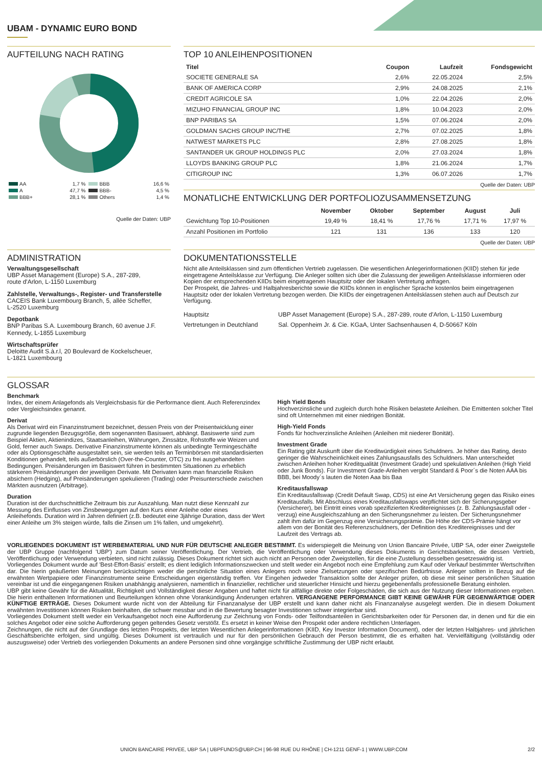UBAM - DYNAMIC EURO BOND
AUFTEILUNG NACH RATING
| AA | 1,7 % | BBB | 16,6 % |
| A | 47,7 % | BBB- | 4,5 % |
| BBB+ | 28,1 % | Others | 1,4 % |
Quelle der Daten: UBP
TOP 10 ANLEIHENPOSITIONEN
| Titel | Coupon | Laufzeit | Fondsgewicht |
| --- | --- | --- | --- |
| SOCIETE GENERALE SA | 2,6% | 22.05.2024 | 2,5% |
| BANK OF AMERICA CORP | 2,9% | 24.08.2025 | 2,1% |
| CREDIT AGRICOLE SA | 1,0% | 22.04.2026 | 2,0% |
| MIZUHO FINANCIAL GROUP INC | 1,8% | 10.04.2023 | 2,0% |
| BNP PARIBAS SA | 1,5% | 07.06.2024 | 2,0% |
| GOLDMAN SACHS GROUP INC/THE | 2,7% | 07.02.2025 | 1,8% |
| NATWEST MARKETS PLC | 2,8% | 27.08.2025 | 1,8% |
| SANTANDER UK GROUP HOLDINGS PLC | 2,0% | 27.03.2024 | 1,8% |
| LLOYDS BANKING GROUP PLC | 1,8% | 21.06.2024 | 1,7% |
| CITIGROUP INC | 1,3% | 06.07.2026 | 1,7% |
Quelle der Daten: UBP
MONATLICHE ENTWICKLUNG DER PORTFOLIOZUSAMMENSETZUNG
| | November | Oktober | September | August | Juli |
| --- | --- | --- | --- | --- | --- |
| Gewichtung Top 10-Positionen | 19,49 % | 18,41 % | 17,76 % | 17,71 % | 17,97 % |
| Anzahl Positionen im Portfolio | 121 | 131 | 136 | 133 | 120 |
Quelle der Daten: UBP
ADMINISTRATION
Verwaltungsgesellschaft
UBP Asset Management (Europe) S.A., 287-289,
route d'Arlon, L-1150 Luxemburg
Zahlstelle, Verwaltungs-, Register- und Transferstelle
CACEIS Bank Luxembourg Branch, 5, allée Scheffer,
L-2520 Luxemburg
Depotbank
BNP Paribas S.A. Luxembourg Branch, 60 avenue J.F. Kennedy, L-1855 Luxemburg
Wirtschaftsprüfer
Deloitte Audit S.à.r.l, 20 Boulevard de Kockelscheuer,
L-1821 Luxembourg
DOKUMENTATIONSSTELLE
Nicht alle Anteilsklassen sind zum öffentlichen Vertrieb zugelassen. Die wesentlichen Anlegerinformationen (KIID) stehen für jede eingetragene Anteilsklasse zur Verfügung. Die Anleger sollten sich über die Zulassung der jeweiligen Anteilsklasse informieren oder Kopien der entsprechenden KIIDs beim eingetragenen Hauptsitz oder der lokalen Vertretung anfragen.
Der Prospekt, die Jahres- und Halbjahresberichte sowie die KIIDs können in englischer Sprache kostenlos beim eingetragenen Hauptsitz oder der lokalen Vertretung bezogen werden. Die KIIDs der eingetragenen Anteilsklassen stehen auch auf Deutsch zur Verfügung.
| Hauptsitz | UBP Asset Management (Europe) S.A., 287-289, route d'Arlon, L-1150 Luxemburg |
| Vertretungen in Deutchland | Sal. Oppenheim Jr. & Cie. KGaA, Unter Sachsenhausen 4, D-50667 Köln |
GLOSSAR
Benchmark
Index, der einem Anlagefonds als Vergleichsbasis für die Performance dient. Auch Referenzindex oder Vergleichsindex genannt.
Derivat
Als Derivat wird ein Finanzinstrument bezeichnet, dessen Preis von der Preisentwicklung einer zugrunde liegenden Bezugsgröße, dem sogenannten Basiswert, abhängt. Basiswerte sind zum Beispiel Aktien, Aktienindizes, Staatsanleihen, Währungen, Zinssätze, Rohstoffe wie Weizen und Gold, ferner auch Swaps. Derivative Finanzinstrumente können als unbedingte Termingeschäfte oder als Optionsgeschäfte ausgestaltet sein, sie werden teils an Terminbörsen mit standardisierten Konditionen gehandelt, teils außerbörslich (Over-the-Counter, OTC) zu frei ausgehandelten Bedingungen. Preisänderungen im Basiswert führen in bestimmten Situationen zu erheblich stärkeren Preisänderungen der jeweiligen Derivate. Mit Derivaten kann man finanzielle Risiken absichern (Hedging), auf Preisänderungen spekulieren (Trading) oder Preisunterschiede zwischen Märkten ausnutzen (Arbitrage).
Duration
Duration ist der durchschnittliche Zeitraum bis zur Auszahlung. Man nutzt diese Kennzahl zur Messung des Einflusses von Zinsbewegungen auf den Kurs einer Anleihe oder eines Anleihefonds. Duration wird in Jahren definiert (z.B. bedeutet eine 3jährige Duration, dass der Wert einer Anleihe um 3% steigen würde, falls die Zinsen um 1% fallen, und umgekehrt).
High Yield Bonds
Hochverzinsliche und zugleich durch hohe Risiken belastete Anleihen. Die Emittenten solcher Titel sind oft Unternehmen mit einer niedrigen Bonität.
High-Yield Fonds
Fonds für hochverzinsliche Anleihen (Anleihen mit niederer Bonität).
Investment Grade
Ein Rating gibt Auskunft über die Kreditwürdigkeit eines Schuldners. Je höher das Rating, desto geringer die Wahrscheinlichkeit eines Zahlungsausfalls des Schuldners. Man unterscheidet zwischen Anleihen hoher Kreditqualität (Investment Grade) und spekulativen Anleihen (High Yield oder Junk Bonds). Für Investment Grade-Anleihen vergibt Standard & Poor´s die Noten AAA bis BBB, bei Moody´s lauten die Noten Aaa bis Baa
Kreditausfallswap
Ein Kreditausfallswap (Credit Default Swap, CDS) ist eine Art Versicherung gegen das Risiko eines Kreditausfalls. Mit Abschluss eines Kreditausfallswaps verpflichtet sich der Sicherungsgeber (Versicherer), bei Eintritt eines vorab spezifizierten Kreditereignisses (z. B. Zahlungsausfall oder -verzug) eine Ausgleichszahlung an den Sicherungsnehmer zu leisten. Der Sicherungsnehmer zahlt ihm dafür im Gegenzug eine Versicherungsprämie. Die Höhe der CDS-Prämie hängt vor allem von der Bonität des Referenzschuldners, der Definition des Kreditereignisses und der Laufzeit des Vertrags ab.
VORLIEGENDES DOKUMENT IST WERBEMATERIAL UND NUR FÜR DEUTSCHE ANLEGER BESTIMMT. Es widerspiegelt die Meinung von Union Bancaire Privée, UBP SA, oder einer Zweigstelle der UBP Gruppe (nachfolgend 'UBP') zum Datum seiner Veröffentlichung. Der Vertrieb, die Veröffentlichung oder Verwendung dieses Dokuments in Gerichtsbarkeiten, die dessen Vertrieb, Veröffentlichung oder Verwendung verbieten, sind nicht zulässig. Dieses Dokument richtet sich auch nicht an Personen oder Zweigstellen, für die eine Zustellung desselben gesetzeswidrig ist.
Vorliegendes Dokument wurde auf 'Best-Effort-Basis' erstellt; es dient lediglich Informationszwecken und stellt weder ein Angebot noch eine Empfehlung zum Kauf oder Verkauf bestimmter Wertschriften dar. Die hierin geäußerten Meinungen berücksichtigen weder die persönliche Situation eines Anlegers noch seine Zielsetzungen oder spezifischen Bedürfnisse. Anleger sollten in Bezug auf die erwähnten Wertpapiere oder Finanzinstrumente seine Entscheidungen eigenständig treffen. Vor Eingehen jedweder Transaktion sollte der Anleger prüfen, ob diese mit seiner persönlichen Situation vereinbar ist und die eingegangenen Risiken unabhängig analysieren, namentlich in finanzieller, rechtlicher und steuerlicher Hinsicht und hierzu gegebenenfalls professionelle Beratung einholen.
UBP gibt keine Gewähr für die Aktualität, Richtigkeit und Vollständigkeit dieser Angaben und haftet nicht für allfällige direkte oder Folgeschäden, die sich aus der Nutzung dieser Informationen ergeben. Die hierin enthaltenen Informationen und Beurteilungen können ohne Vorankündigung Änderungen erfahren. VERGANGENE PERFORMANCE GIBT KEINE GEWÄHR FÜR GEGENWÄRTIGE ODER KÜNFTIGE ERTRÄGE. Dieses Dokument wurde nicht von der Abteilung für Finanzanalyse der UBP erstellt und kann daher nicht als Finanzanalyse ausgelegt werden. Die in diesem Dokument erwähnten Investitionen können Risiken beinhalten, die schwer messbar und in die Bewertung besagter Investitionen schwer integrierbar sind.
Vorliegendes Dokument stellt weder ein Verkaufsangebot noch eine Aufforderung zur Zeichnung von Fonds- oder Teilfondsanteilen in Gerichtsbarkeiten oder für Personen dar, in denen und für die ein solches Angebot oder eine solche Aufforderung gegen geltendes Gesetz verstößt. Es ersetzt in keiner Weise den Prospekt oder andere rechtlichen Unterlagen.
Zeichnungen, die nicht auf der Grundlage des letzten Prospekts, der letzten Wesentlichen Anlegerinformationen (KIID, Key Investor Information Document), oder der letzten Halbjahres- und jährlichen Geschäftsberichte erfolgen, sind ungültig. Dieses Dokument ist vertraulich und nur für den persönlichen Gebrauch der Person bestimmt, die es erhalten hat. Vervielfältigung (vollständig oder auszugsweise) oder Vertrieb des vorliegenden Dokuments an andere Personen sind ohne vorgängige schriftliche Zustimmung der UBP nicht erlaubt.
UNION BANCAIRE PRIVEE, UBP SA | UBPFUNDS@UBP.CH | 96-98 RUE DU RHÔNE | CH-1211 GENF-1 | WWW.UBP.COM 2/2